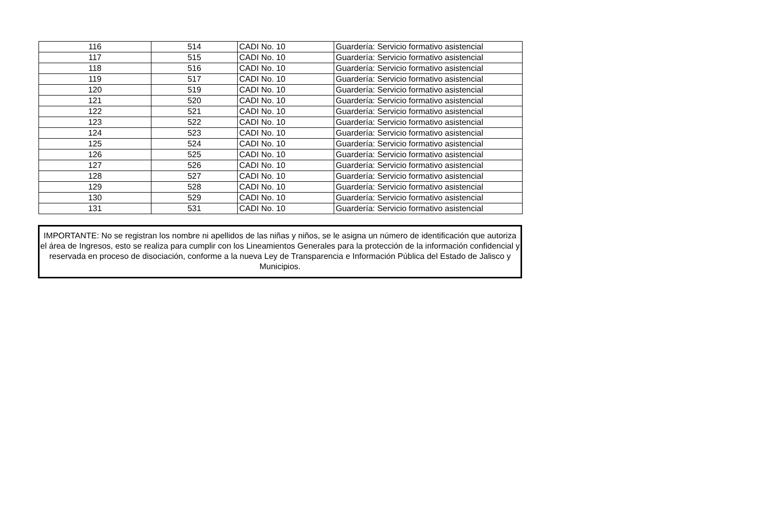| 116 | 514 | CADI No. 10 | Guardería: Servicio formativo asistencial |
| 117 | 515 | CADI No. 10 | Guardería: Servicio formativo asistencial |
| 118 | 516 | CADI No. 10 | Guardería: Servicio formativo asistencial |
| 119 | 517 | CADI No. 10 | Guardería: Servicio formativo asistencial |
| 120 | 519 | CADI No. 10 | Guardería: Servicio formativo asistencial |
| 121 | 520 | CADI No. 10 | Guardería: Servicio formativo asistencial |
| 122 | 521 | CADI No. 10 | Guardería: Servicio formativo asistencial |
| 123 | 522 | CADI No. 10 | Guardería: Servicio formativo asistencial |
| 124 | 523 | CADI No. 10 | Guardería: Servicio formativo asistencial |
| 125 | 524 | CADI No. 10 | Guardería: Servicio formativo asistencial |
| 126 | 525 | CADI No. 10 | Guardería: Servicio formativo asistencial |
| 127 | 526 | CADI No. 10 | Guardería: Servicio formativo asistencial |
| 128 | 527 | CADI No. 10 | Guardería: Servicio formativo asistencial |
| 129 | 528 | CADI No. 10 | Guardería: Servicio formativo asistencial |
| 130 | 529 | CADI No. 10 | Guardería: Servicio formativo asistencial |
| 131 | 531 | CADI No. 10 | Guardería: Servicio formativo asistencial |
IMPORTANTE: No se registran los nombre ni apellidos de las niñas y niños, se le asigna un número de identificación que autoriza el área de Ingresos, esto se realiza para cumplir con los Lineamientos Generales para la protección de la información confidencial y reservada en proceso de disociación, conforme a la nueva Ley de Transparencia e Información Pública del Estado de Jalisco y Municipios.